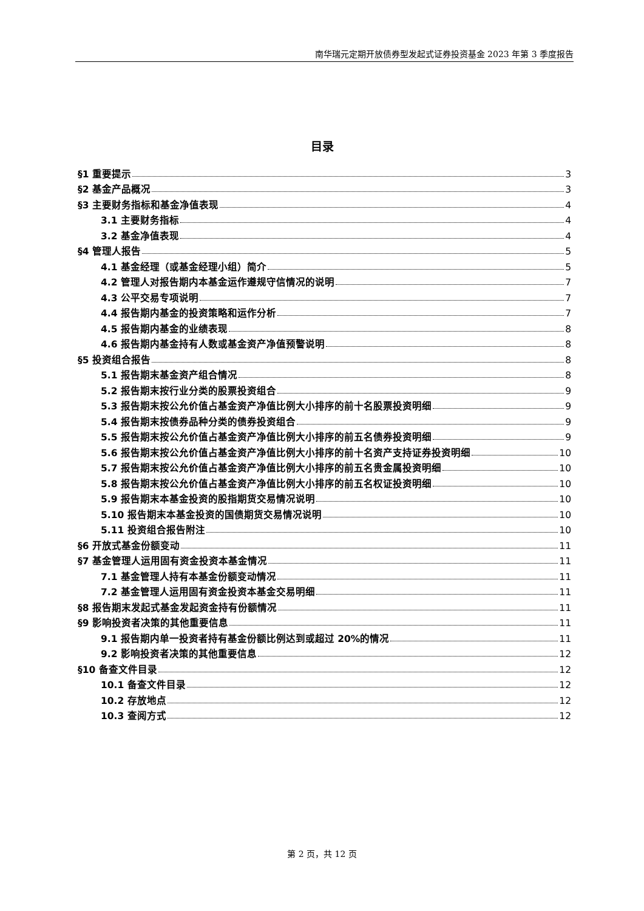南华瑞元定期开放债券型发起式证券投资基金 2023 年第 3 季度报告
目录
§1 重要提示 3
§2 基金产品概况 3
§3 主要财务指标和基金净值表现 4
3.1 主要财务指标 4
3.2 基金净值表现 4
§4 管理人报告 5
4.1 基金经理（或基金经理小组）简介 5
4.2 管理人对报告期内本基金运作遵规守信情况的说明 7
4.3 公平交易专项说明 7
4.4 报告期内基金的投资策略和运作分析 7
4.5 报告期内基金的业绩表现 8
4.6 报告期内基金持有人数或基金资产净值预警说明 8
§5 投资组合报告 8
5.1 报告期末基金资产组合情况 8
5.2 报告期末按行业分类的股票投资组合 9
5.3 报告期末按公允价值占基金资产净值比例大小排序的前十名股票投资明细 9
5.4 报告期末按债券品种分类的债券投资组合 9
5.5 报告期末按公允价值占基金资产净值比例大小排序的前五名债券投资明细 9
5.6 报告期末按公允价值占基金资产净值比例大小排序的前十名资产支持证券投资明细 10
5.7 报告期末按公允价值占基金资产净值比例大小排序的前五名贵金属投资明细 10
5.8 报告期末按公允价值占基金资产净值比例大小排序的前五名权证投资明细 10
5.9 报告期末本基金投资的股指期货交易情况说明 10
5.10 报告期末本基金投资的国债期货交易情况说明 10
5.11 投资组合报告附注 10
§6 开放式基金份额变动 11
§7 基金管理人运用固有资金投资本基金情况 11
7.1 基金管理人持有本基金份额变动情况 11
7.2 基金管理人运用固有资金投资本基金交易明细 11
§8 报告期末发起式基金发起资金持有份额情况 11
§9 影响投资者决策的其他重要信息 11
9.1 报告期内单一投资者持有基金份额比例达到或超过 20%的情况 11
9.2 影响投资者决策的其他重要信息 12
§10 备查文件目录 12
10.1 备查文件目录 12
10.2 存放地点 12
10.3 查阅方式 12
第 2 页，共 12 页